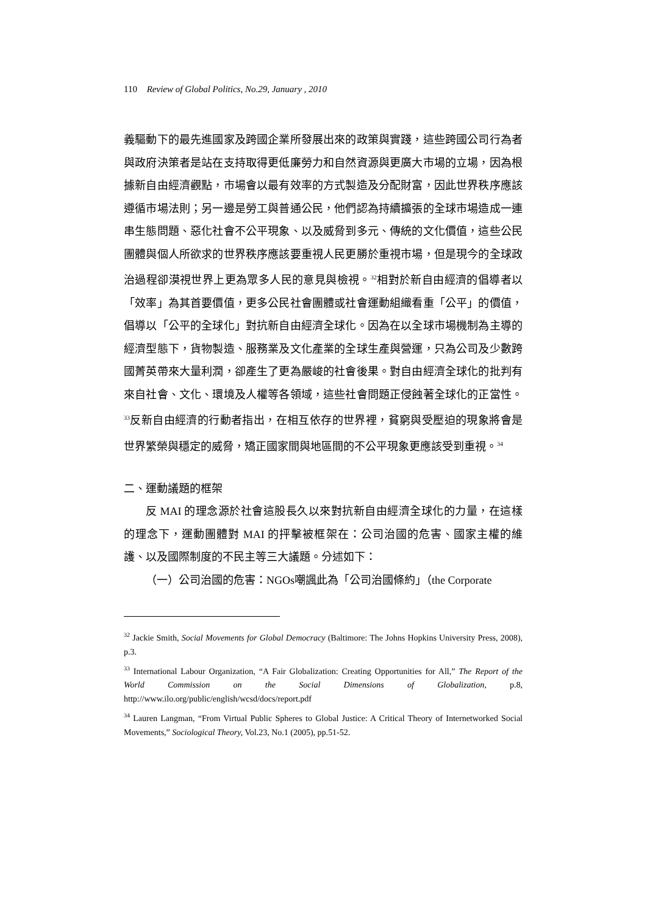110 Review of Global Politics, No.29, January , 2010
義驅動下的最先進國家及跨國企業所發展出來的政策與實踐，這些跨國公司行為者與政府決策者是站在支持取得更低廉勞力和自然資源與更廣大市場的立場，因為根據新自由經濟觀點，市場會以最有效率的方式製造及分配財富，因此世界秩序應該遵循市場法則；另一邊是勞工與普通公民，他們認為持續擴張的全球市場造成一連串生態問題、惡化社會不公平現象、以及威脅到多元、傳統的文化價值，這些公民團體與個人所欲求的世界秩序應該要重視人民更勝於重視市場，但是現今的全球政治過程卻漠視世界上更為眾多人民的意見與檢視。<sup>32</sup>相對於新自由經濟的倡導者以「效率」為其首要價值，更多公民社會團體或社會運動組織看重「公平」的價值，倡導以「公平的全球化」對抗新自由經濟全球化。因為在以全球市場機制為主導的經濟型態下，貨物製造、服務業及文化產業的全球生產與營運，只為公司及少數跨國菁英帶來大量利潤，卻產生了更為嚴峻的社會後果。對自由經濟全球化的批判有來自社會、文化、環境及人權等各領域，這些社會問題正侵蝕著全球化的正當性。<sup>33</sup>反新自由經濟的行動者指出，在相互依存的世界裡，貧窮與受壓迫的現象將會是世界繁榮與穩定的威脅，矯正國家間與地區間的不公平現象更應該受到重視。<sup>34</sup>
二、運動議題的框架
反 MAI 的理念源於社會這股長久以來對抗新自由經濟全球化的力量，在這樣的理念下，運動團體對 MAI 的抨擊被框架在：公司治國的危害、國家主權的維護、以及國際制度的不民主等三大議題。分述如下：
（一）公司治國的危害：NGOs嘲諷此為「公司治國條約」（the Corporate
<sup>32</sup> Jackie Smith, Social Movements for Global Democracy (Baltimore: The Johns Hopkins University Press, 2008), p.3.
<sup>33</sup> International Labour Organization, “A Fair Globalization: Creating Opportunities for All,” The Report of the World Commission on the Social Dimensions of Globalization, p.8, http://www.ilo.org/public/english/wcsd/docs/report.pdf
<sup>34</sup> Lauren Langman, “From Virtual Public Spheres to Global Justice: A Critical Theory of Internetworked Social Movements,” Sociological Theory, Vol.23, No.1 (2005), pp.51-52.